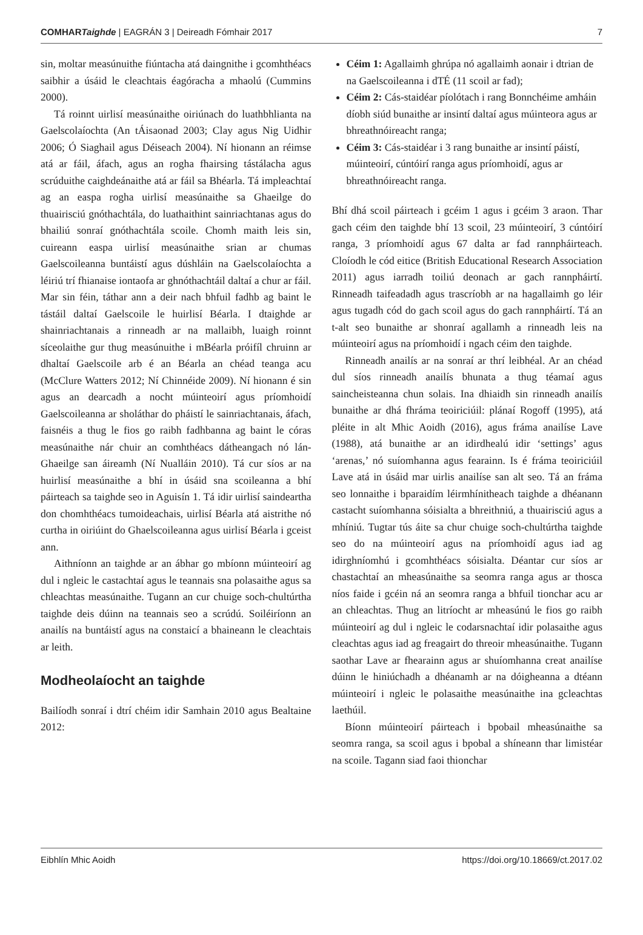COMHARTaighde | EAGRÁN 3 | Deireadh Fómhair 2017 7
sin, moltar measúnuithe fiúntacha atá daingnithe i gcomhthéacs saibhir a úsáid le cleachtais éagóracha a mhaolú (Cummins 2000).
Tá roinnt uirlisí measúnaithe oiriúnach do luathbhlianta na Gaelscolaíochta (An tÁisaonad 2003; Clay agus Nig Uidhir 2006; Ó Siaghail agus Déiseach 2004). Ní hionann an réimse atá ar fáil, áfach, agus an rogha fhairsing tástálacha agus scrúduithe caighdeánaithe atá ar fáil sa Bhéarla. Tá impleachtaí ag an easpa rogha uirlisí measúnaithe sa Ghaeilge do thuairisciú gnóthachtála, do luathaithint sainriachtanas agus do bhailiú sonraí gnóthachtála scoile. Chomh maith leis sin, cuireann easpa uirlisí measúnaithe srian ar chumas Gaelscoileanna buntáistí agus dúshláin na Gaelscolaíochta a léiriú trí fhianaise iontaofa ar ghnóthachtáil daltaí a chur ar fáil. Mar sin féin, táthar ann a deir nach bhfuil fadhb ag baint le tástáil daltaí Gaelscoile le huirlisí Béarla. I dtaighde ar shainriachtanais a rinneadh ar na mallaibh, luaigh roinnt síceolaithe gur thug measúnuithe i mBéarla próifíl chruinn ar dhaltaí Gaelscoile arb é an Béarla an chéad teanga acu (McClure Watters 2012; Ní Chinnéide 2009). Ní hionann é sin agus an dearcadh a nocht múinteoirí agus príomhoidí Gaelscoileanna ar sholáthar do pháistí le sainriachtanais, áfach, faisnéis a thug le fios go raibh fadhbanna ag baint le córas measúnaithe nár chuir an comhthéacs dátheangach nó lán-Ghaeilge san áireamh (Ní Nualláin 2010). Tá cur síos ar na huirlisí measúnaithe a bhí in úsáid sna scoileanna a bhí páirteach sa taighde seo in Aguisín 1. Tá idir uirlisí saindeartha don chomhthéacs tumoideachais, uirlisí Béarla atá aistrithe nó curtha in oiriúint do Ghaelscoileanna agus uirlisí Béarla i gceist ann.
Aithníonn an taighde ar an ábhar go mbíonn múinteoirí ag dul i ngleic le castachtaí agus le teannais sna polasaithe agus sa chleachtas measúnaithe. Tugann an cur chuige soch-chultúrtha taighde deis dúinn na teannais seo a scrúdú. Soiléiríonn an anailís na buntáistí agus na constaicí a bhaineann le cleachtais ar leith.
Modheolaíocht an taighde
Bailíodh sonraí i dtrí chéim idir Samhain 2010 agus Bealtaine 2012:
Céim 1: Agallaimh ghrúpa nó agallaimh aonair i dtrian de na Gaelscoileanna i dTÉ (11 scoil ar fad);
Céim 2: Cás-staidéar píolótach i rang Bonnchéime amháin díobh siúd bunaithe ar insintí daltaí agus múinteora agus ar bhreathnóireacht ranga;
Céim 3: Cás-staidéar i 3 rang bunaithe ar insintí páistí, múinteoirí, cúntóirí ranga agus príomhoidí, agus ar bhreathnóireacht ranga.
Bhí dhá scoil páirteach i gcéim 1 agus i gcéim 3 araon. Thar gach céim den taighde bhí 13 scoil, 23 múinteoirí, 3 cúntóirí ranga, 3 príomhoidí agus 67 dalta ar fad rannpháirteach. Cloíodh le cód eitice (British Educational Research Association 2011) agus iarradh toiliú deonach ar gach rannpháirtí. Rinneadh taifeadadh agus trascríobh ar na hagallaimh go léir agus tugadh cód do gach scoil agus do gach rannpháirtí. Tá an t-alt seo bunaithe ar shonraí agallamh a rinneadh leis na múinteoirí agus na príomhoidí i ngach céim den taighde.
Rinneadh anailís ar na sonraí ar thrí leibhéal. Ar an chéad dul síos rinneadh anailís bhunata a thug téamaí agus saincheisteanna chun solais. Ina dhiaidh sin rinneadh anailís bunaithe ar dhá fhráma teoiriciúil: plánaí Rogoff (1995), atá pléite in alt Mhic Aoidh (2016), agus fráma anailíse Lave (1988), atá bunaithe ar an idirdhealú idir ‘settings’ agus ‘arenas,’ nó suíomhanna agus fearainn. Is é fráma teoiriciúil Lave atá in úsáid mar uirlis anailíse san alt seo. Tá an fráma seo lonnaithe i bparaidím léirmhínitheach taighde a dhéanann castacht suíomhanna sóisialta a bhreithniú, a thuairisciú agus a mhíniú. Tugtar tús áite sa chur chuige soch-chultúrtha taighde seo do na múinteoirí agus na príomhoidí agus iad ag idirghníomhú i gcomhthéacs sóisialta. Déantar cur síos ar chastachtaí an mheasúnaithe sa seomra ranga agus ar thosca níos faide i gcéin ná an seomra ranga a bhfuil tionchar acu ar an chleachtas. Thug an litríocht ar mheasúnú le fios go raibh múinteoirí ag dul i ngleic le codarsnachtaí idir polasaithe agus cleachtas agus iad ag freagairt do threoir mheasúnaithe. Tugann saothar Lave ar fhearainn agus ar shuíomhanna creat anailíse dúinn le hiniúchadh a dhéanamh ar na dóigheanna a dtéann múinteoirí i ngleic le polasaithe measúnaithe ina gcleachtas laethúil.
Bíonn múinteoirí páirteach i bpobail mheasúnaithe sa seomra ranga, sa scoil agus i bpobal a shíneann thar limistéar na scoile. Tagann siad faoi thionchar
Eibhlín Mhic Aoidh https://doi.org/10.18669/ct.2017.02